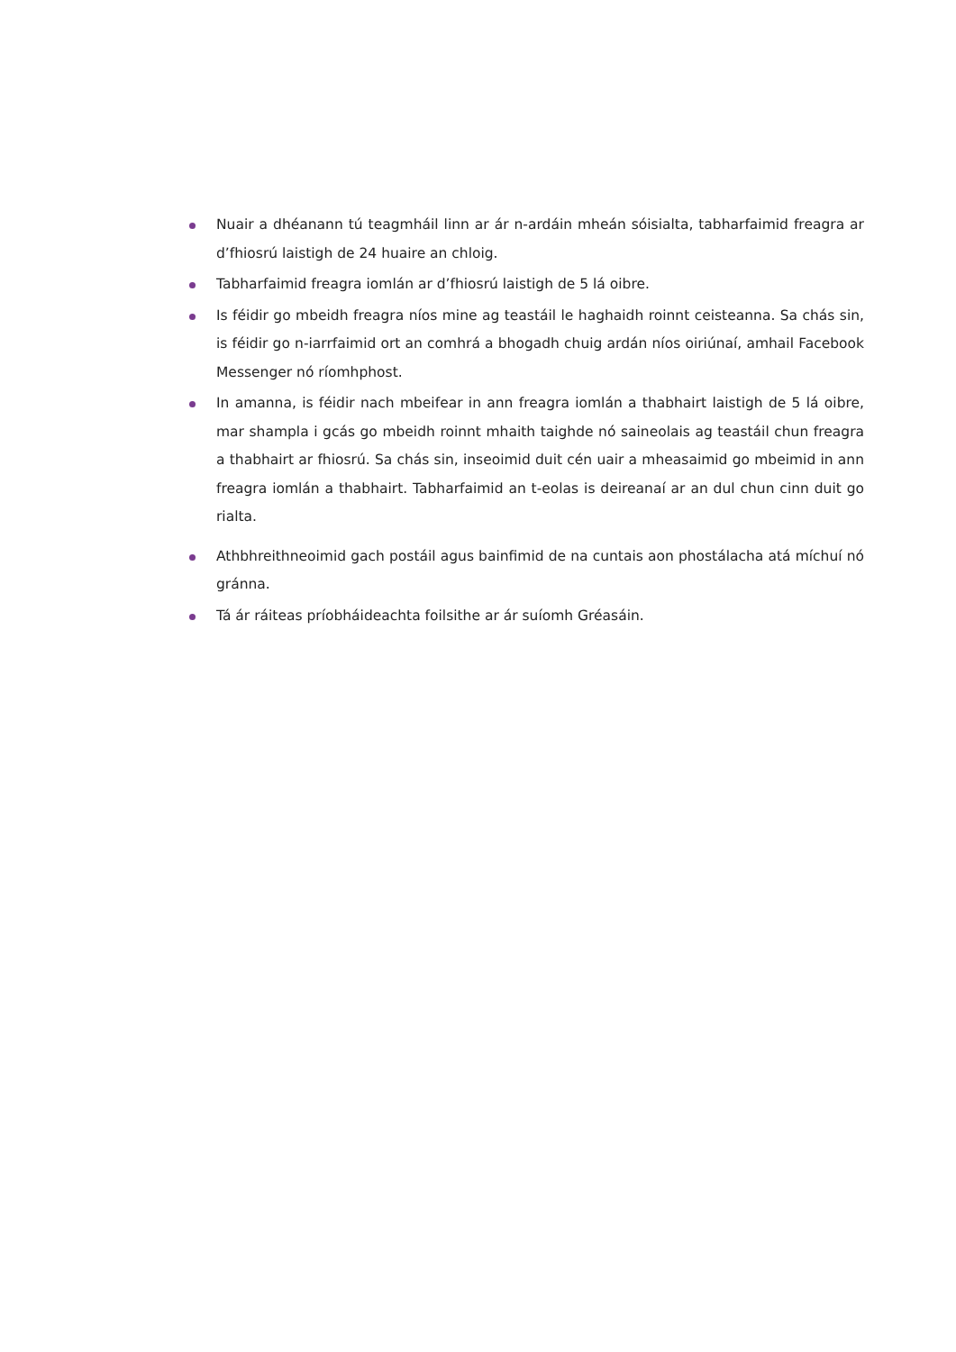Nuair a dhéanann tú teagmháil linn ar ár n-ardáin mheán sóisialta, tabharfaimid freagra ar d’fhiosrú laistigh de 24 huaire an chloig.
Tabharfaimid freagra iomlán ar d’fhiosrú laistigh de 5 lá oibre.
Is féidir go mbeidh freagra níos mine ag teastáil le haghaidh roinnt ceisteanna. Sa chás sin, is féidir go n-iarrfaimid ort an comhrá a bhogadh chuig ardán níos oiriúnaí, amhail Facebook Messenger nó ríomhphost.
In amanna, is féidir nach mbeifear in ann freagra iomlán a thabhairt laistigh de 5 lá oibre, mar shampla i gcás go mbeidh roinnt mhaith taighde nó saineolais ag teastáil chun freagra a thabhairt ar fhiosrú. Sa chás sin, inseoimid duit cén uair a mheasaimid go mbeimid in ann freagra iomlán a thabhairt. Tabharfaimid an t-eolas is deireanaí ar an dul chun cinn duit go rialta.
Athbhreithneoimid gach postáil agus bainfimid de na cuntais aon phostálacha atá míchuí nó gránna.
Tá ár ráiteas príobháideachta foilsithe ar ár suíomh Gréasáin.